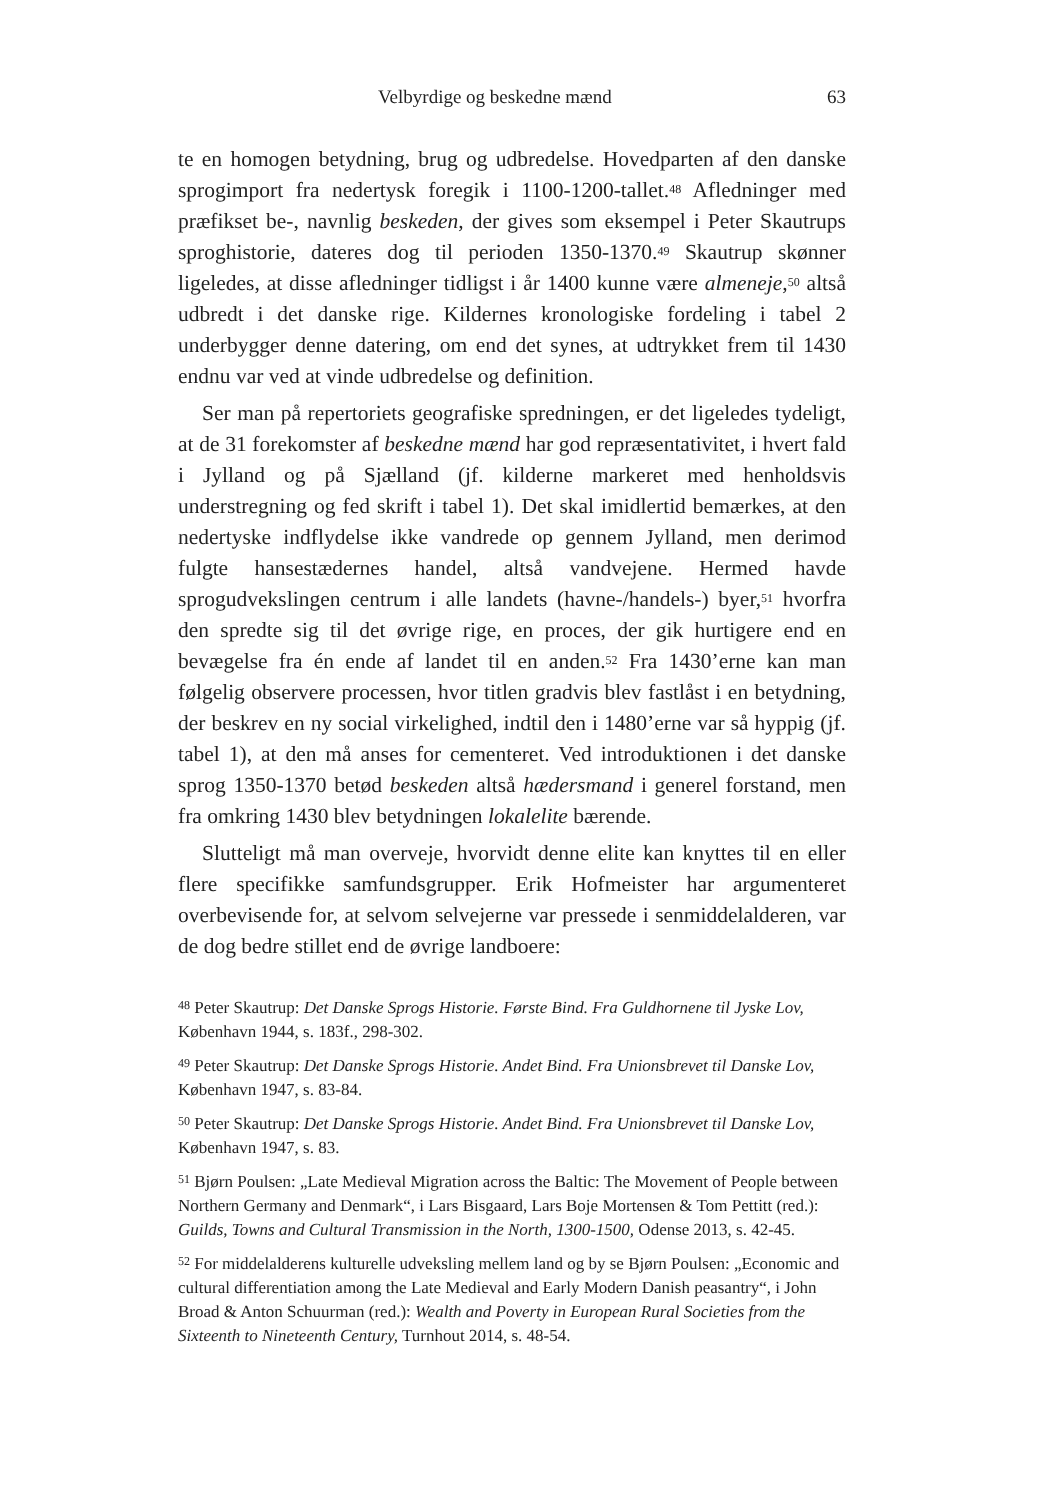Velbyrdige og beskedne mænd 63
te en homogen betydning, brug og udbredelse. Hovedparten af den danske sprogimport fra nedertysk foregik i 1100-1200-tallet.<sup>48</sup> Afledninger med præfikset be-, navnlig beskeden, der gives som eksempel i Peter Skautrups sproghistorie, dateres dog til perioden 1350-1370.<sup>49</sup> Skautrup skønner ligeledes, at disse afledninger tidligst i år 1400 kunne være almeneje,<sup>50</sup> altså udbredt i det danske rige. Kildernes kronologiske fordeling i tabel 2 underbygger denne datering, om end det synes, at udtrykket frem til 1430 endnu var ved at vinde udbredelse og definition.
Ser man på repertoriets geografiske spredningen, er det ligeledes tydeligt, at de 31 forekomster af beskedne mænd har god repræsentativitet, i hvert fald i Jylland og på Sjælland (jf. kilderne markeret med henholdsvis understregning og fed skrift i tabel 1). Det skal imidlertid bemærkes, at den nedertyske indflydelse ikke vandrede op gennem Jylland, men derimod fulgte hansestædernes handel, altså vandvejene. Hermed havde sprogudvekslingen centrum i alle landets (havne-/handels-) byer,<sup>51</sup> hvorfra den spredte sig til det øvrige rige, en proces, der gik hurtigere end en bevægelse fra én ende af landet til en anden.<sup>52</sup> Fra 1430’erne kan man følgelig observere processen, hvor titlen gradvis blev fastlåst i en betydning, der beskrev en ny social virkelighed, indtil den i 1480’erne var så hyppig (jf. tabel 1), at den må anses for cementeret. Ved introduktionen i det danske sprog 1350-1370 betød beskeden altså hædersmand i generel forstand, men fra omkring 1430 blev betydningen lokalelite bærende.
Slutteligt må man overveje, hvorvidt denne elite kan knyttes til en eller flere specifikke samfundsgrupper. Erik Hofmeister har argumenteret overbevisende for, at selvom selvejerne var pressede i senmiddelalderen, var de dog bedre stillet end de øvrige landboere:
<sup>48</sup> Peter Skautrup: Det Danske Sprogs Historie. Første Bind. Fra Guldhornene til Jyske Lov, København 1944, s. 183f., 298-302.
<sup>49</sup> Peter Skautrup: Det Danske Sprogs Historie. Andet Bind. Fra Unionsbrevet til Danske Lov, København 1947, s. 83-84.
<sup>50</sup> Peter Skautrup: Det Danske Sprogs Historie. Andet Bind. Fra Unionsbrevet til Danske Lov, København 1947, s. 83.
<sup>51</sup> Bjørn Poulsen: „Late Medieval Migration across the Baltic: The Movement of People between Northern Germany and Denmark“, i Lars Bisgaard, Lars Boje Mortensen & Tom Pettitt (red.): Guilds, Towns and Cultural Transmission in the North, 1300-1500, Odense 2013, s. 42-45.
<sup>52</sup> For middelalderens kulturelle udveksling mellem land og by se Bjørn Poulsen: „Economic and cultural differentiation among the Late Medieval and Early Modern Danish peasantry“, i John Broad & Anton Schuurman (red.): Wealth and Poverty in European Rural Societies from the Sixteenth to Nineteenth Century, Turnhout 2014, s. 48-54.